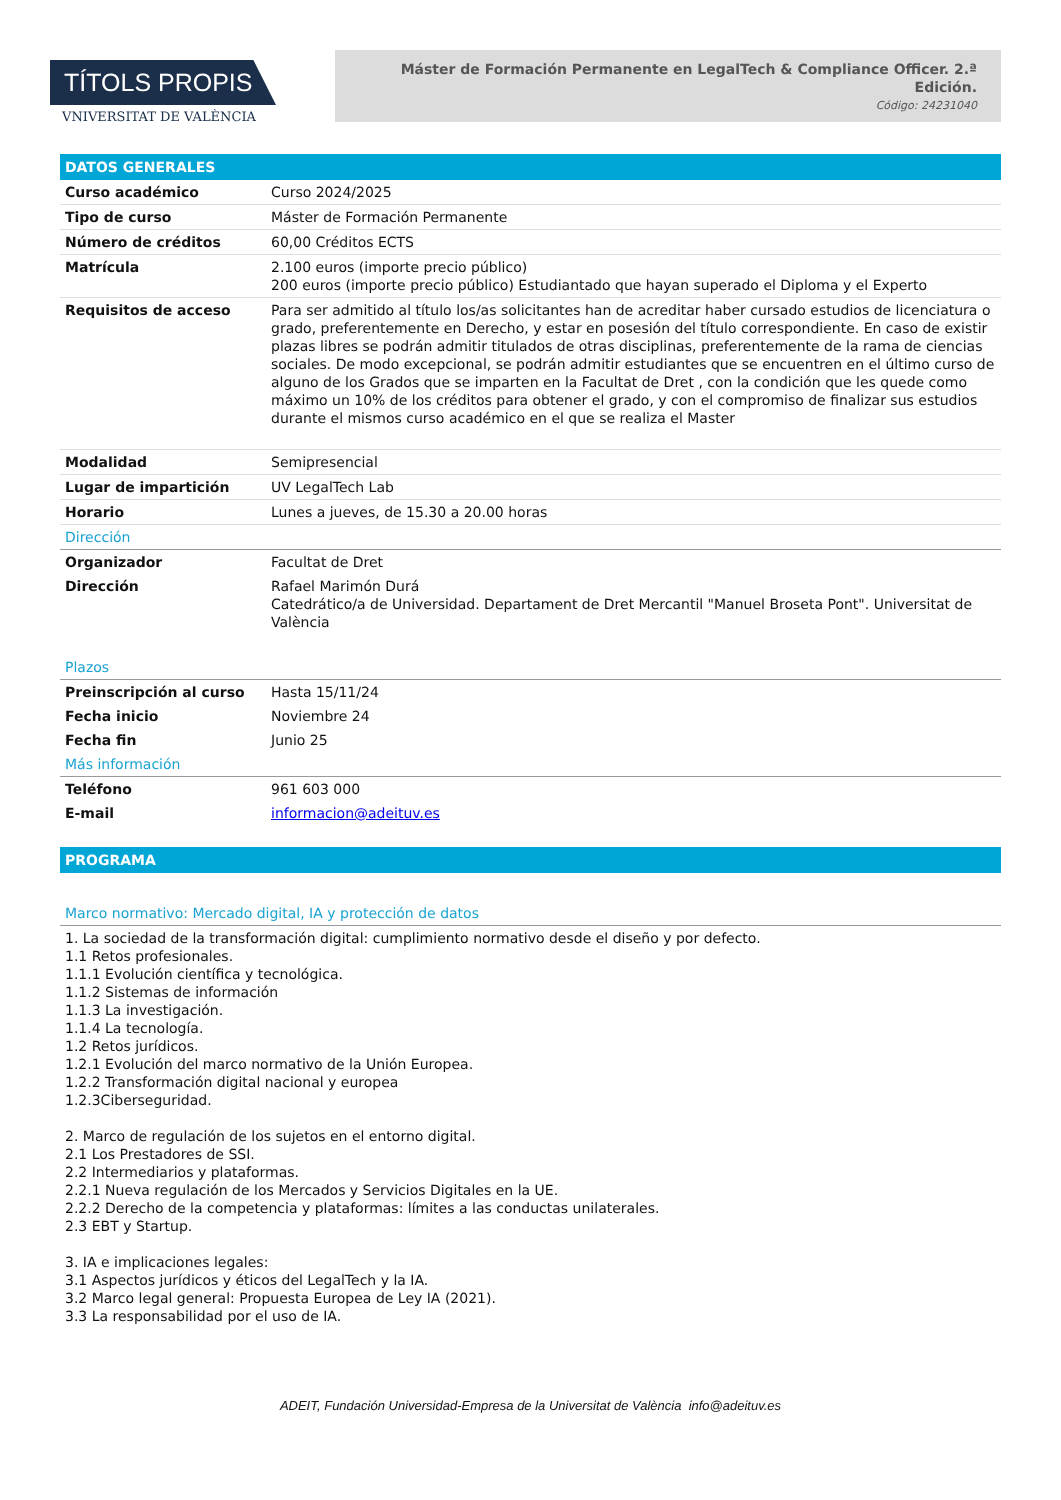TÍTOLS PROPIS
VNIVERSITAT DE VALÈNCIA
Máster de Formación Permanente en LegalTech & Compliance Officer. 2.ª Edición.
Código: 24231040
| DATOS GENERALES | |
| Curso académico | Curso 2024/2025 |
| Tipo de curso | Máster de Formación Permanente |
| Número de créditos | 60,00 Créditos ECTS |
| Matrícula | 2.100 euros (importe precio público) 200 euros (importe precio público) Estudiantado que hayan superado el Diploma y el Experto |
| Requisitos de acceso | Para ser admitido al título los/as solicitantes han de acreditar haber cursado estudios de licenciatura o grado, preferentemente en Derecho, y estar en posesión del título correspondiente. En caso de existir plazas libres se podrán admitir titulados de otras disciplinas, preferentemente de la rama de ciencias sociales. De modo excepcional, se podrán admitir estudiantes que se encuentren en el último curso de alguno de los Grados que se imparten en la Facultat de Dret , con la condición que les quede como máximo un 10% de los créditos para obtener el grado, y con el compromiso de finalizar sus estudios durante el mismos curso académico en el que se realiza el Master |
| Modalidad | Semipresencial |
| Lugar de impartición | UV LegalTech Lab |
| Horario | Lunes a jueves, de 15.30 a 20.00 horas |
| Dirección | |
| Organizador | Facultat de Dret |
| Dirección | Rafael Marimón Durá Catedrático/a de Universidad. Departament de Dret Mercantil "Manuel Broseta Pont". Universitat de València |
| Plazos | |
| Preinscripción al curso | Hasta 15/11/24 |
| Fecha inicio | Noviembre 24 |
| Fecha fin | Junio 25 |
| Más información | |
| Teléfono | 961 603 000 |
| E-mail | informacion@adeituv.es |
| PROGRAMA |
| Marco normativo: Mercado digital, IA y protección de datos |
1. La sociedad de la transformación digital: cumplimiento normativo desde el diseño y por defecto.
1.1 Retos profesionales.
1.1.1 Evolución científica y tecnológica.
1.1.2 Sistemas de información
1.1.3 La investigación.
1.1.4 La tecnología.
1.2 Retos jurídicos.
1.2.1 Evolución del marco normativo de la Unión Europea.
1.2.2 Transformación digital nacional y europea
1.2.3Ciberseguridad.
2. Marco de regulación de los sujetos en el entorno digital.
2.1 Los Prestadores de SSI.
2.2 Intermediarios y plataformas.
2.2.1 Nueva regulación de los Mercados y Servicios Digitales en la UE.
2.2.2 Derecho de la competencia y plataformas: límites a las conductas unilaterales.
2.3 EBT y Startup.
3. IA e implicaciones legales:
3.1 Aspectos jurídicos y éticos del LegalTech y la IA.
3.2 Marco legal general: Propuesta Europea de Ley IA (2021).
3.3 La responsabilidad por el uso de IA.
ADEIT, Fundación Universidad-Empresa de la Universitat de València info@adeituv.es